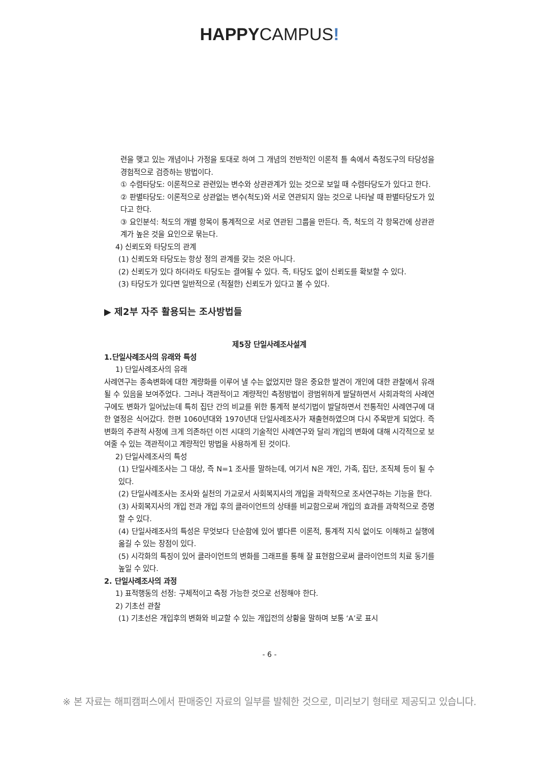HAPPYCAMPUS!
련을 맺고 있는 개념이나 가정을 토대로 하여 그 개념의 전반적인 이론적 틀 속에서 측정도구의 타당성을 경험적으로 검증하는 방법이다.
① 수렴타당도: 이론적으로 관련있는 변수와 상관관계가 있는 것으로 보일 때 수렴타당도가 있다고 한다.
② 판별타당도: 이론적으로 상관없는 변수(척도)와 서로 연관되지 않는 것으로 나타날 때 판별타당도가 있다고 한다.
③ 요인분석: 척도의 개별 항목이 통계적으로 서로 연관된 그룹을 만든다. 즉, 척도의 각 항목간에 상관관계가 높은 것을 요인으로 묶는다.
4) 신뢰도와 타당도의 관계
(1) 신뢰도와 타당도는 항상 정의 관계를 갖는 것은 아니다.
(2) 신뢰도가 있다 하더라도 타당도는 결여될 수 있다. 즉, 타당도 없이 신뢰도를 확보할 수 있다.
(3) 타당도가 있다면 일반적으로 (적절한) 신뢰도가 있다고 볼 수 있다.
▶ 제2부 자주 활용되는 조사방법들
제5장 단일사례조사설계
1.단일사례조사의 유래와 특성
1) 단일사례조사의 유래
사례연구는 종속변화에 대한 계량화를 이루어 낼 수는 없었지만 많은 중요한 발견이 개인에 대한 관찰에서 유래될 수 있음을 보여주었다. 그러나 객관적이고 계량적인 측정방법이 광범위하게 발달하면서 사회과학의 사례연구에도 변화가 일어났는데 특히 집단 간의 비교를 위한 통계적 분석기법이 발달하면서 전통적인 사례연구에 대한 열정은 식어갔다. 한편 1060년대와 1970년대 단일사례조사가 재출현하였으며 다시 주목받게 되었다. 즉 변화의 주관적 사정에 크게 의존하던 이전 시대의 기술적인 사례연구와 달리 개입의 변화에 대해 시각적으로 보여줄 수 있는 객관적이고 계량적인 방법을 사용하게 된 것이다.
2) 단일사례조사의 특성
(1) 단일사례조사는 그 대상, 즉 N=1 조사를 말하는데, 여기서 N은 개인, 가족, 집단, 조직체 등이 될 수 있다.
(2) 단일사례조사는 조사와 실천의 가교로서 사회복지사의 개입을 과학적으로 조사연구하는 기능을 한다.
(3) 사회복지사의 개입 전과 개입 후의 클라이언트의 상태를 비교함으로써 개입의 효과를 과학적으로 증명할 수 있다.
(4) 단일사례조사의 특성은 무엇보다 단순함에 있어 별다른 이론적, 통계적 지식 없이도 이해하고 실행에 옮길 수 있는 장점이 있다.
(5) 시각화의 특징이 있어 클라이언트의 변화를 그래프를 통해 잘 표현함으로써 클라이언트의 치료 동기를 높일 수 있다.
2. 단일사례조사의 과정
1) 표적행동의 선정: 구체적이고 측정 가능한 것으로 선정해야 한다.
2) 기초선 관찰
(1) 기초선은 개입후의 변화와 비교할 수 있는 개입전의 상황을 말하며 보통 ‘A’로 표시
- 6 -
※ 본 자료는 해피캠퍼스에서 판매중인 자료의 일부를 발췌한 것으로, 미리보기 형태로 제공되고 있습니다.